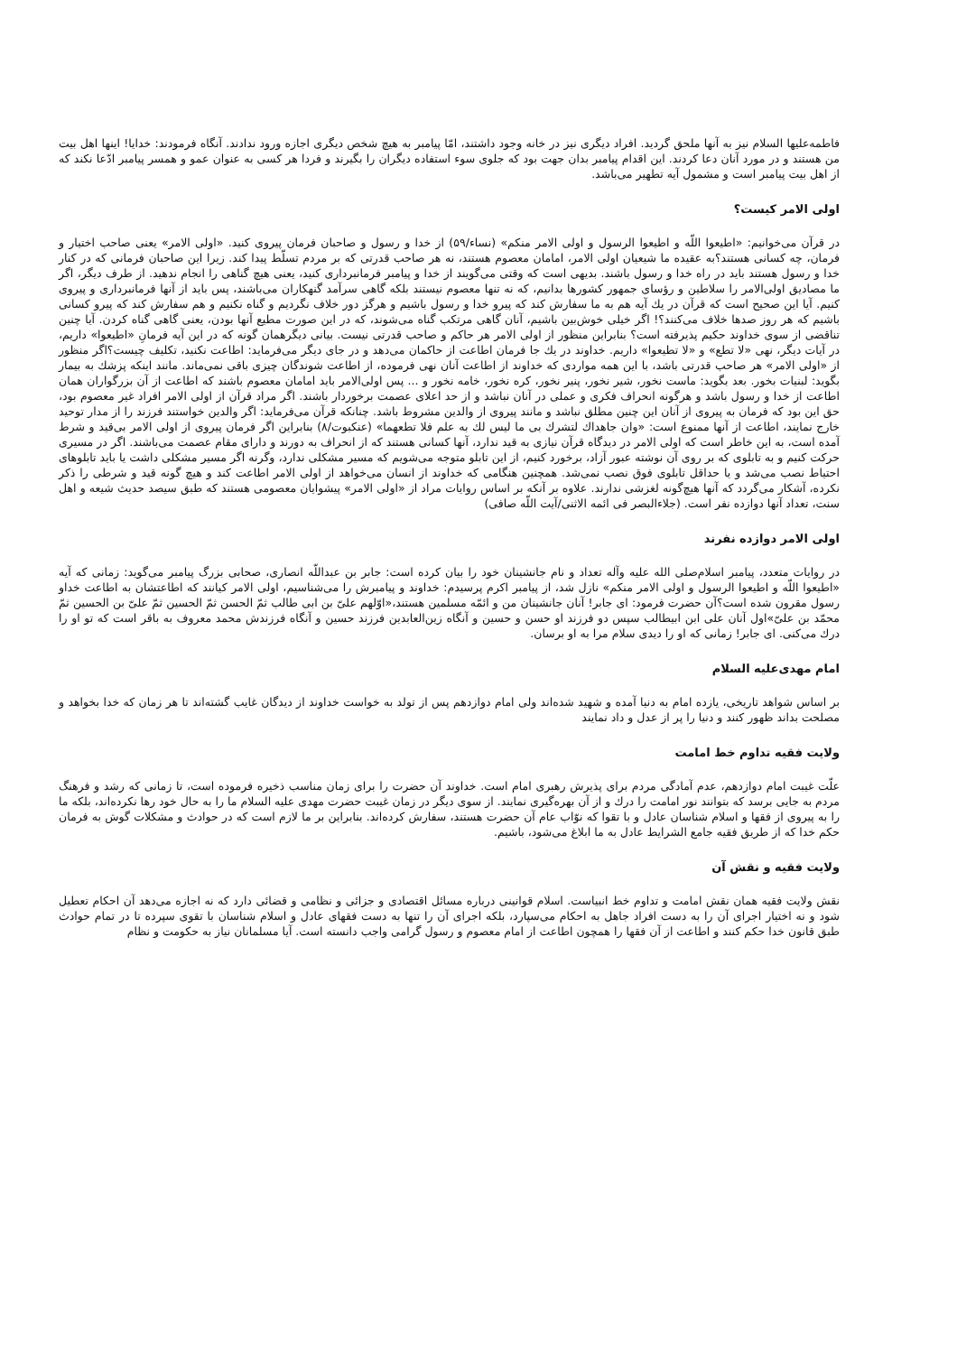فاطمه‌علیها السلام نیز به آنها ملحق گردید. افراد دیگری نیز در خانه وجود داشتند، امّا پیامبر به هیچ شخص دیگری اجازه ورود ندادند. آنگاه فرمودند: خدایا! اینها اهل بیت من هستند و در مورد آنان دعا کردند. این اقدام پیامبر بدان جهت بود که جلوی سوء استفاده دیگران را بگیرند و فردا هر کسی به عنوان عمو و همسر پیامبر ادّعا نکند که از اهل بیت پیامبر است و مشمول آیه تطهیر می‌باشد.
اولی الامر کیست؟
در قرآن می‌خوانیم: «اطیعوا اللّه و اطیعوا الرسول و اولی الامر منکم» (نساء/۵۹) از خدا و رسول و صاحبان فرمان پیروی کنید. «اولی الامر» یعنی صاحب اختیار و فرمان، چه کسانی هستند؟به عقیده ما شیعیان اولی الامر، امامان معصوم هستند، نه هر صاحب قدرتی که بر مردم تسلّط پیدا کند. زیرا این صاحبان فرمانی که در کنار خدا و رسول هستند باید در راه خدا و رسول باشند. بدیهی است که وقتی می‌گویند از خدا و پیامبر فرمانبرداری کنید، یعنی هیچ گناهی را انجام ندهید. از طرف دیگر، اگر ما مصادیق اولی‌الامر را سلاطین و رؤسای جمهور کشورها بدانیم، که نه تنها معصوم نیستند بلکه گاهی سرآمد گنهکاران می‌باشند، پس باید از آنها فرمانبرداری و پیروی کنیم. آیا این صحیح است که قرآن در یك آیه هم به ما سفارش کند که پیرو خدا و رسول باشیم و هرگز دور خلاف نگردیم و گناه نکنیم و هم سفارش کند که پیرو کسانی باشیم که هر روز صدها خلاف می‌کنند؟! اگر خیلی خوش‌بین باشیم، آنان گاهی مرتکب گناه می‌شوند، که در این صورت مطیع آنها بودن، یعنی گاهی گناه کردن. آیا چنین تناقضی از سوی خداوند حکیم پذیرفته است؟ بنابراین منظور از اولی الامر هر حاکم و صاحب قدرتی نیست. بیانی دیگرهمان گونه که در این آیه فرمانِ «اطیعوا» داریم، در آیات دیگر، نهی «لا تطع» و «لا تطیعوا» داریم. خداوند در یك جا فرمان اطاعت از حاکمان می‌دهد و در جای دیگر می‌فرماید: اطاعت نکنید، تکلیف چیست؟اگر منظور از «اولی الامر» هر صاحب قدرتی باشد، با این همه مواردی که خداوند از اطاعت آنان نهی فرموده، از اطاعت شوندگان چیزی باقی نمی‌ماند. مانند اینکه پزشك به بیمار بگوید: لبنیات بخور. بعد بگوید: ماست نخور، شیر نخور، پنیر نخور، کره نخور، خامه نخور و ... پس اولی‌الامر باید امامان معصوم باشند که اطاعت از آن بزرگواران همان اطاعت از خدا و رسول باشد و هرگونه انحراف فکری و عملی در آنان نباشد و از حد اعلای عصمت برخوردار باشند. اگر مراد قرآن از اولی الامر افراد غیر معصوم بود، حق این بود که فرمان به پیروی از آنان این چنین مطلق نباشد و مانند پیروی از والدین مشروط باشد. چنانکه قرآن می‌فرماید: اگر والدین خواستند فرزند را از مدار توحید خارج نمایند، اطاعت از آنها ممنوع است: «وان جاهداك لتشرك بی ما لیس لك به علم فلا تطعهما» (عنکبوت/۸) بنابراین اگر فرمان پیروی از اولی الامر بی‌قید و شرط آمده است، به این خاطر است که اولی الامر در دیدگاه قرآن نیازی به قید ندارد، آنها کسانی هستند که از انحراف به دورند و دارای مقام عصمت می‌باشند. اگر در مسیری حرکت کنیم و به تابلوی که بر روی آن نوشته عبور آزاد، برخورد کنیم، از این تابلو متوجه می‌شویم که مسیر مشکلی ندارد، وگرنه اگر مسیر مشکلی داشت یا باید تابلوهای احتیاط نصب می‌شد و یا حداقل تابلوی فوق نصب نمی‌شد. همچنین هنگامی که خداوند از انسان می‌خواهد از اولی الامر اطاعت کند و هیچ گونه قید و شرطی را ذکر نکرده، آشکار می‌گردد که آنها هیچ‌گونه لغزشی ندارند. علاوه بر آنکه بر اساس روایات مراد از «اولی الامر» پیشوایان معصومی هستند که طبق سیصد حدیث شیعه و اهل سنت، تعداد آنها دوازده نفر است. (جلاءالبصر فی ائمه الاثنی/آیت اللّه صافی)
اولی الامر دوازده نفرند
در روایات متعدد، پیامبر اسلام‌صلی الله علیه وآله تعداد و نام جانشینان خود را بیان کرده است: جابر بن عبداللّه انصاری، صحابی بزرگ پیامبر می‌گوید: زمانی که آیه «اطیعوا اللّه و اطیعوا الرسول و اولی الامر منکم» نازل شد، از پیامبر اکرم پرسیدم: خداوند و پیامبرش را می‌شناسیم، اولی الامر کیانند که اطاعتشان به اطاعت خداو رسول مقرون شده است؟آن حضرت فرمود: ای جابر! آنان جانشینان من و ائمّه مسلمین هستند،«اوّلهم علیّ بن ابی طالب ثمّ الحسن ثمّ الحسین ثمّ علیّ بن الحسین ثمّ محمّد بن علیّ»اول آنان علی ابن ابیطالب سپس دو فرزند او حسن و حسین و آنگاه زین‌العابدین فرزند حسین و آنگاه فرزندش محمد معروف به باقر است که تو او را درك می‌کنی. ای جابر! زمانی که او را دیدی سلام مرا به او برسان.
امام مهدی‌علیه السلام
بر اساس شواهد تاریخی، یازده امام به دنیا آمده و شهید شده‌اند ولی امام دوازدهم پس از تولد به خواست خداوند از دیدگان غایب گشته‌اند تا هر زمان که خدا بخواهد و مصلحت بداند ظهور کنند و دنیا را پر از عدل و داد نمایند
ولایت فقیه تداوم خط امامت
علّت غیبت امام دوازدهم، عدم آمادگی مردم برای پذیرش رهبری امام است. خداوند آن حضرت را برای زمان مناسب ذخیره فرموده است، تا زمانی که رشد و فرهنگ مردم به جایی برسد که بتوانند نور امامت را درك و از آن بهره‌گیری نمایند. از سوی دیگر در زمان غیبت حضرت مهدی علیه السلام ما را به حال خود رها نکرده‌اند، بلکه ما را به پیروی از فقها و اسلام شناسان عادل و با تقوا که نوّاب عام آن حضرت هستند، سفارش کرده‌اند. بنابراین بر ما لازم است که در حوادث و مشکلات گوش به فرمان حکم خدا که از طریق فقیه جامع الشرایط عادل به ما ابلاغ می‌شود، باشیم.
ولایت فقیه و نقش آن
نقش ولایت فقیه همان نقش امامت و تداوم خط انبیاست. اسلام قوانینی درباره مسائل اقتصادی و جزائی و نظامی و قضائی دارد که نه اجازه می‌دهد آن احکام تعطیل شود و نه اختیار اجرای آن را به دست افراد جاهل به احکام می‌سپارد، بلکه اجرای آن را تنها به دست فقهای عادل و اسلام شناسان با تقوی سپرده تا در تمام حوادث طبق قانون خدا حکم کنند و اطاعت از آن فقها را همچون اطاعت از امام معصوم و رسول گرامی واجب دانسته است. آیا مسلمانان نیاز به حکومت و نظام